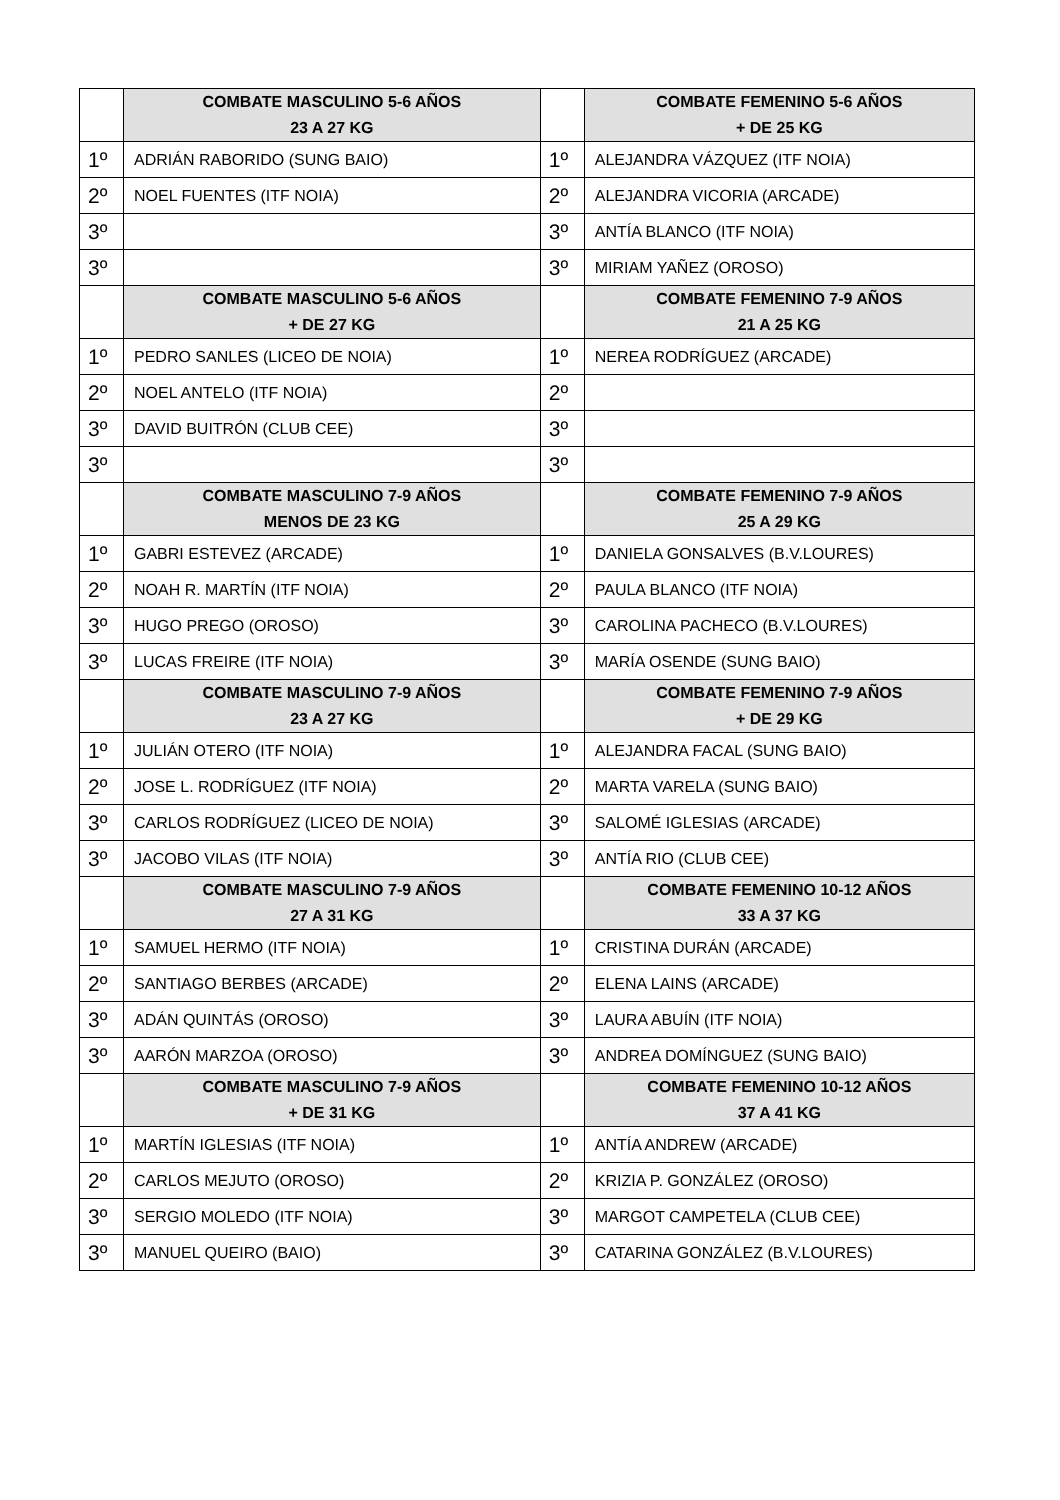| | COMBATE MASCULINO 5-6 AÑOS 23 A 27 KG | | COMBATE FEMENINO 5-6 AÑOS + DE 25 KG |
| --- | --- | --- | --- |
| 1º | ADRIÁN RABORIDO (SUNG BAIO) | 1º | ALEJANDRA VÁZQUEZ (ITF NOIA) |
| 2º | NOEL FUENTES (ITF NOIA) | 2º | ALEJANDRA VICORIA (ARCADE) |
| 3º | | 3º | ANTÍA BLANCO (ITF NOIA) |
| 3º | | 3º | MIRIAM YAÑEZ (OROSO) |
| | COMBATE MASCULINO 5-6 AÑOS + DE 27 KG | | COMBATE FEMENINO 7-9 AÑOS 21 A 25 KG |
| 1º | PEDRO SANLES (LICEO DE NOIA) | 1º | NEREA RODRÍGUEZ (ARCADE) |
| 2º | NOEL ANTELO (ITF NOIA) | 2º | |
| 3º | DAVID BUITRÓN (CLUB CEE) | 3º | |
| 3º | | 3º | |
| | COMBATE MASCULINO 7-9 AÑOS MENOS DE 23 KG | | COMBATE FEMENINO 7-9 AÑOS 25 A 29 KG |
| 1º | GABRI ESTEVEZ (ARCADE) | 1º | DANIELA GONSALVES (B.V.LOURES) |
| 2º | NOAH R. MARTÍN (ITF NOIA) | 2º | PAULA BLANCO (ITF NOIA) |
| 3º | HUGO PREGO (OROSO) | 3º | CAROLINA PACHECO (B.V.LOURES) |
| 3º | LUCAS FREIRE (ITF NOIA) | 3º | MARÍA OSENDE (SUNG BAIO) |
| | COMBATE MASCULINO 7-9 AÑOS 23 A 27 KG | | COMBATE FEMENINO 7-9 AÑOS + DE 29 KG |
| 1º | JULIÁN OTERO (ITF NOIA) | 1º | ALEJANDRA FACAL (SUNG BAIO) |
| 2º | JOSE L. RODRÍGUEZ (ITF NOIA) | 2º | MARTA VARELA (SUNG BAIO) |
| 3º | CARLOS RODRÍGUEZ (LICEO DE NOIA) | 3º | SALOMÉ IGLESIAS (ARCADE) |
| 3º | JACOBO VILAS (ITF NOIA) | 3º | ANTÍA RIO (CLUB CEE) |
| | COMBATE MASCULINO 7-9 AÑOS 27 A 31 KG | | COMBATE FEMENINO 10-12 AÑOS 33 A 37 KG |
| 1º | SAMUEL HERMO (ITF NOIA) | 1º | CRISTINA DURÁN (ARCADE) |
| 2º | SANTIAGO BERBES (ARCADE) | 2º | ELENA LAINS (ARCADE) |
| 3º | ADÁN QUINTÁS (OROSO) | 3º | LAURA ABUÍN (ITF NOIA) |
| 3º | AARÓN MARZOA (OROSO) | 3º | ANDREA DOMÍNGUEZ (SUNG BAIO) |
| | COMBATE MASCULINO 7-9 AÑOS + DE 31 KG | | COMBATE FEMENINO 10-12 AÑOS 37 A 41 KG |
| 1º | MARTÍN IGLESIAS (ITF NOIA) | 1º | ANTÍA ANDREW (ARCADE) |
| 2º | CARLOS MEJUTO (OROSO) | 2º | KRIZIA P. GONZÁLEZ (OROSO) |
| 3º | SERGIO MOLEDO (ITF NOIA) | 3º | MARGOT CAMPETELA (CLUB CEE) |
| 3º | MANUEL QUEIRO (BAIO) | 3º | CATARINA GONZÁLEZ (B.V.LOURES) |